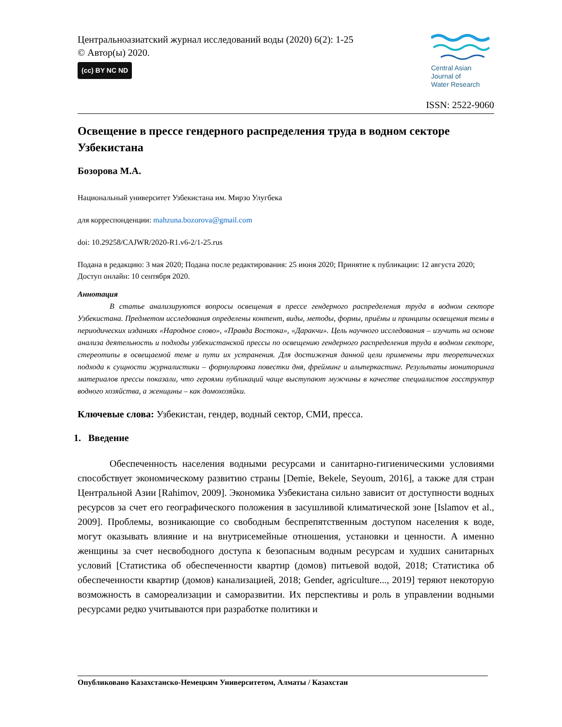Центральноазиатский журнал исследований воды (2020) 6(2): 1-25
© Автор(ы) 2020.
(cc) BY NC ND
Central Asian
Journal of
Water Research
ISSN: 2522-9060
Освещение в прессе гендерного распределения труда в водном секторе Узбекистана
Бозорова М.А.
Национальный университет Узбекистана им. Мирзо Улугбека
для корреспонденции: mahzuna.bozorova@gmail.com
doi: 10.29258/CAJWR/2020-R1.v6-2/1-25.rus
Подана в редакцию: 3 мая 2020; Подана после редактирования: 25 июня 2020; Принятие к публикации: 12 августа 2020; Доступ онлайн: 10 сентября 2020.
Аннотация
В статье анализируются вопросы освещения в прессе гендерного распределения труда в водном секторе Узбекистана. Предметом исследования определены контент, виды, методы, формы, приёмы и принципы освещения темы в периодических изданиях «Народное слово», «Правда Востока», «Даракчи». Цель научного исследования – изучить на основе анализа деятельность и подходы узбекистанской прессы по освещению гендерного распределения труда в водном секторе, стереотипы в освещаемой теме и пути их устранения. Для достижения данной цели применены три теоретических подхода к сущности журналистики – формулировка повестки дня, фрейминг и альтеркастинг. Результаты мониторинга материалов прессы показали, что героями публикаций чаще выступают мужчины в качестве специалистов госструктур водного хозяйства, а женщины – как домохозяйки.
Ключевые слова: Узбекистан, гендер, водный сектор, СМИ, пресса.
1. Введение
Обеспеченность населения водными ресурсами и санитарно-гигиеническими условиями способствует экономическому развитию страны [Demie, Bekele, Seyoum, 2016], а также для стран Центральной Азии [Rahimov, 2009]. Экономика Узбекистана сильно зависит от доступности водных ресурсов за счет его географического положения в засушливой климатической зоне [Islamov et al., 2009]. Проблемы, возникающие со свободным беспрепятственным доступом населения к воде, могут оказывать влияние и на внутрисемейные отношения, установки и ценности. А именно женщины за счет несвободного доступа к безопасным водным ресурсам и худших санитарных условий [Статистика об обеспеченности квартир (домов) питьевой водой, 2018; Статистика об обеспеченности квартир (домов) канализацией, 2018; Gender, agriculture..., 2019] теряют некоторую возможность в самореализации и саморазвитии. Их перспективы и роль в управлении водными ресурсами редко учитываются при разработке политики и
Опубликовано Казахстанско-Немецким Университетом, Алматы / Казахстан